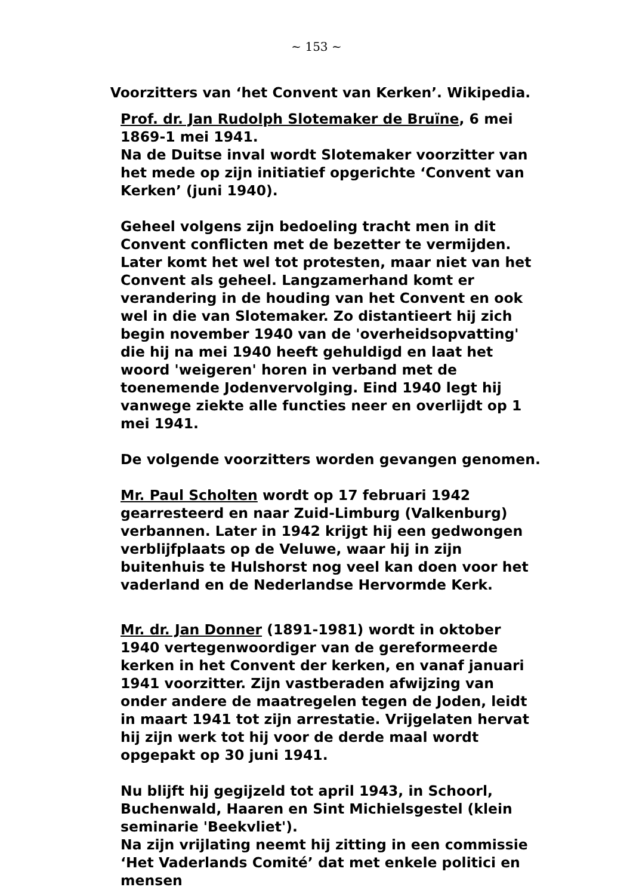~ 153 ~
Voorzitters van ‘het Convent van Kerken’. Wikipedia.
Prof. dr. Jan Rudolph Slotemaker de Bruïne, 6 mei 1869-1 mei 1941.
Na de Duitse inval wordt Slotemaker voorzitter van het mede op zijn initiatief opgerichte ‘Convent van Kerken’ (juni 1940).
Geheel volgens zijn bedoeling tracht men in dit Convent conflicten met de bezetter te vermijden. Later komt het wel tot protesten, maar niet van het Convent als geheel. Langzamerhand komt er verandering in de houding van het Convent en ook wel in die van Slotemaker. Zo distantieert hij zich begin november 1940 van de 'overheidsopvatting' die hij na mei 1940 heeft gehuldigd en laat het woord 'weigeren' horen in verband met de toenemende Jodenvervolging. Eind 1940 legt hij vanwege ziekte alle functies neer en overlijdt op 1 mei 1941.
De volgende voorzitters worden gevangen genomen.
Mr. Paul Scholten wordt op 17 februari 1942 gearresteerd en naar Zuid-Limburg (Valkenburg) verbannen. Later in 1942 krijgt hij een gedwongen verblijfplaats op de Veluwe, waar hij in zijn buitenhuis te Hulshorst nog veel kan doen voor het vaderland en de Nederlandse Hervormde Kerk.
Mr. dr. Jan Donner (1891-1981) wordt in oktober 1940 vertegenwoordiger van de gereformeerde kerken in het Convent der kerken, en vanaf januari 1941 voorzitter. Zijn vastberaden afwijzing van onder andere de maatregelen tegen de Joden, leidt in maart 1941 tot zijn arrestatie. Vrijgelaten hervat hij zijn werk tot hij voor de derde maal wordt opgepakt op 30 juni 1941.
Nu blijft hij gegijzeld tot april 1943, in Schoorl, Buchenwald, Haaren en Sint Michielsgestel (klein seminarie 'Beekvliet').
Na zijn vrijlating neemt hij zitting in een commissie ‘Het Vaderlands Comité’ dat met enkele politici en mensen